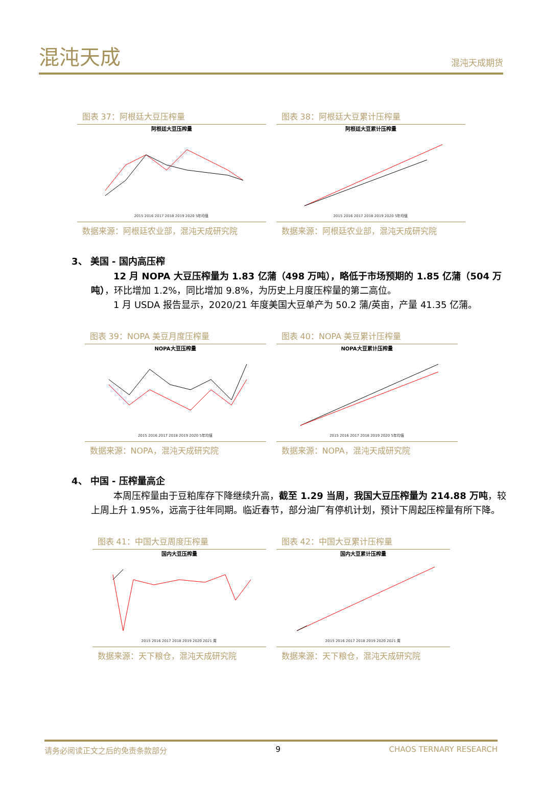混沌天成
混沌天成期货
图表 37：阿根廷大豆压榨量
阿根廷大豆压榨量
2015 2016 2017 2018 2019 2020 5年均值
数据来源：阿根廷农业部，混沌天成研究院
图表 38：阿根廷大豆累计压榨量
阿根廷大豆累计压榨量
2015 2016 2017 2018 2019 2020 5年均值
数据来源：阿根廷农业部，混沌天成研究院
3、 美国 - 国内高压榨
12 月 NOPA 大豆压榨量为 1.83 亿蒲（498 万吨），略低于市场预期的 1.85 亿蒲（504 万吨），环比增加 1.2%，同比增加 9.8%，为历史上月度压榨量的第二高位。
1 月 USDA 报告显示，2020/21 年度美国大豆单产为 50.2 蒲/英亩，产量 41.35 亿蒲。
图表 39：NOPA 美豆月度压榨量
NOPA大豆压榨量
2015 2016 2017 2018 2019 2020 5年均值
数据来源：NOPA，混沌天成研究院
图表 40：NOPA 美豆累计压榨量
NOPA大豆累计压榨量
2015 2016 2017 2018 2019 2020 5年均值
数据来源：NOPA，混沌天成研究院
4、 中国 - 压榨量高企
本周压榨量由于豆粕库存下降继续升高，截至 1.29 当周，我国大豆压榨量为 214.88 万吨，较上周上升 1.95%，远高于往年同期。临近春节，部分油厂有停机计划，预计下周起压榨量有所下降。
图表 41：中国大豆周度压榨量
国内大豆压榨量
2015 2016 2017 2018 2019 2020 2021 周
数据来源：天下粮仓，混沌天成研究院
图表 42：中国大豆累计压榨量
国内大豆累计压榨量
2015 2016 2017 2018 2019 2020 2021 周
数据来源：天下粮仓，混沌天成研究院
请务必阅读正文之后的免责条款部分 9 CHAOS TERNARY RESEARCH